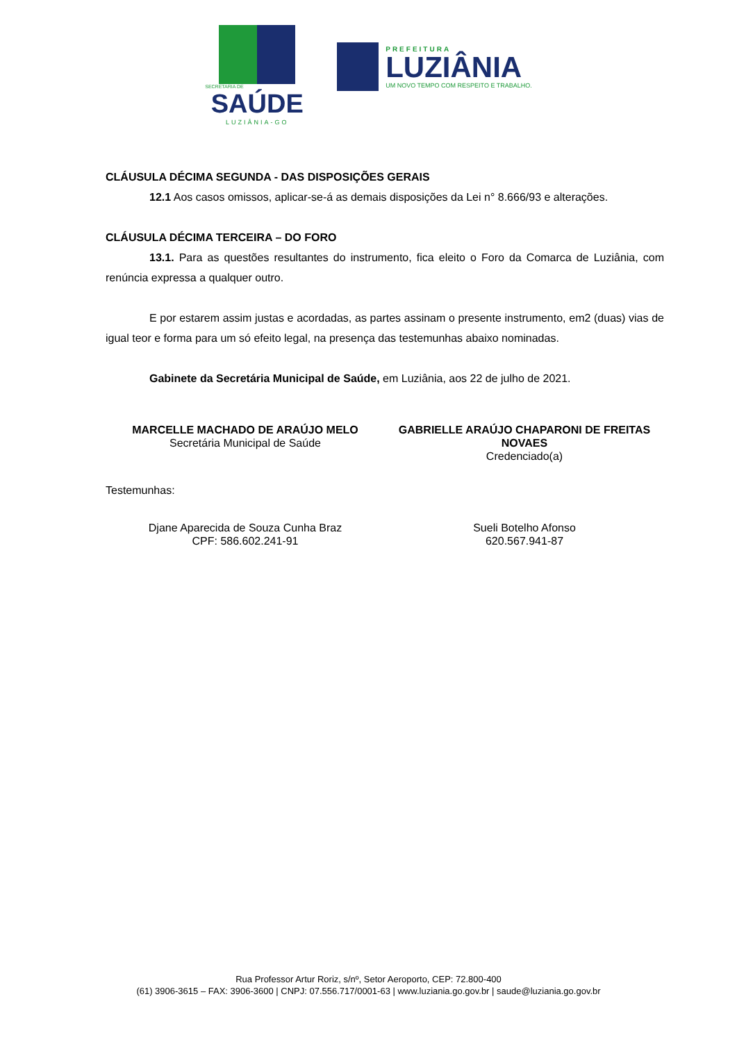SECRETARIA DE
SAÚDE
LUZIÂNIA-GO
PREFEITURA
LUZIÂNIA
UM NOVO TEMPO COM RESPEITO E TRABALHO.
CLÁUSULA DÉCIMA SEGUNDA - DAS DISPOSIÇÕES GERAIS
12.1 Aos casos omissos, aplicar-se-á as demais disposições da Lei n° 8.666/93 e alterações.
CLÁUSULA DÉCIMA TERCEIRA – DO FORO
13.1. Para as questões resultantes do instrumento, fica eleito o Foro da Comarca de Luziânia, com renúncia expressa a qualquer outro.
E por estarem assim justas e acordadas, as partes assinam o presente instrumento, em2 (duas) vias de igual teor e forma para um só efeito legal, na presença das testemunhas abaixo nominadas.
Gabinete da Secretária Municipal de Saúde, em Luziânia, aos 22 de julho de 2021.
MARCELLE MACHADO DE ARAÚJO MELO
Secretária Municipal de Saúde
GABRIELLE ARAÚJO CHAPARONI DE FREITAS NOVAES
Credenciado(a)
Testemunhas:
Djane Aparecida de Souza Cunha Braz
CPF: 586.602.241-91
Sueli Botelho Afonso
620.567.941-87
Rua Professor Artur Roriz, s/nº, Setor Aeroporto, CEP: 72.800-400
(61) 3906-3615 – FAX: 3906-3600 | CNPJ: 07.556.717/0001-63 | www.luziania.go.gov.br | saude@luziania.go.gov.br